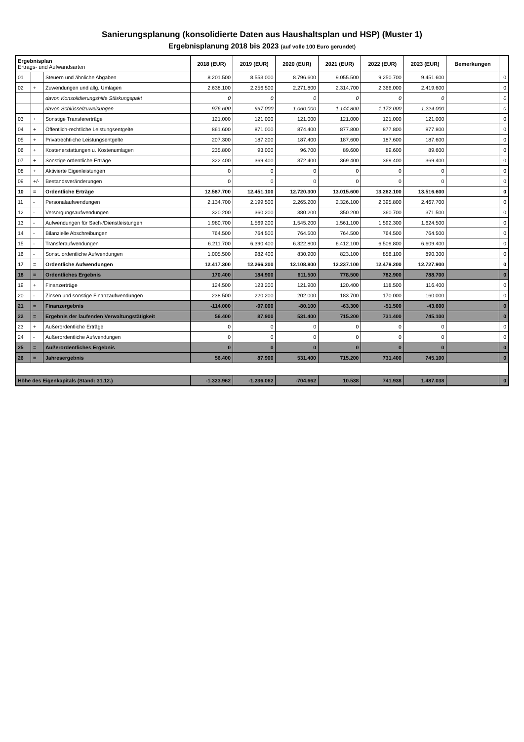Sanierungsplanung (konsolidierte Daten aus Haushaltsplan und HSP) (Muster 1)
Ergebnisplanung 2018 bis 2023 (auf volle 100 Euro gerundet)
| Ergebnisplan Ertrags- und Aufwandsarten | | | 2018 (EUR) | 2019 (EUR) | 2020 (EUR) | 2021 (EUR) | 2022 (EUR) | 2023 (EUR) | Bemerkungen | |
| --- | --- | --- | --- | --- | --- | --- | --- | --- | --- | --- |
| 01 | | Steuern und ähnliche Abgaben | 8.201.500 | 8.553.000 | 8.796.600 | 9.055.500 | 9.250.700 | 9.451.600 | | 0 |
| 02 | + | Zuwendungen und allg. Umlagen | 2.638.100 | 2.256.500 | 2.271.800 | 2.314.700 | 2.366.000 | 2.419.600 | | 0 |
| | | davon Konsolidierungshilfe Stärkungspakt | 0 | 0 | 0 | 0 | 0 | 0 | | 0 |
| | | davon Schlüsselzuweisungen | 976.600 | 997.000 | 1.060.000 | 1.144.800 | 1.172.000 | 1.224.000 | | 0 |
| 03 | + | Sonstige Transfererträge | 121.000 | 121.000 | 121.000 | 121.000 | 121.000 | 121.000 | | 0 |
| 04 | + | Öffentlich-rechtliche Leistungsentgelte | 861.600 | 871.000 | 874.400 | 877.800 | 877.800 | 877.800 | | 0 |
| 05 | + | Privatrechtliche Leistungsentgelte | 207.300 | 187.200 | 187.400 | 187.600 | 187.600 | 187.600 | | 0 |
| 06 | + | Kostenerstattungen u. Kostenumlagen | 235.800 | 93.000 | 96.700 | 89.600 | 89.600 | 89.600 | | 0 |
| 07 | + | Sonstige ordentliche Erträge | 322.400 | 369.400 | 372.400 | 369.400 | 369.400 | 369.400 | | 0 |
| 08 | + | Aktivierte Eigenleistungen | 0 | 0 | 0 | 0 | 0 | 0 | | 0 |
| 09 | +/- | Bestandsveränderungen | 0 | 0 | 0 | 0 | 0 | 0 | | 0 |
| 10 | = | Ordentliche Erträge | 12.587.700 | 12.451.100 | 12.720.300 | 13.015.600 | 13.262.100 | 13.516.600 | | 0 |
| 11 | - | Personalaufwendungen | 2.134.700 | 2.199.500 | 2.265.200 | 2.326.100 | 2.395.800 | 2.467.700 | | 0 |
| 12 | - | Versorgungsaufwendungen | 320.200 | 360.200 | 380.200 | 350.200 | 360.700 | 371.500 | | 0 |
| 13 | - | Aufwendungen für Sach-/Dienstleistungen | 1.980.700 | 1.569.200 | 1.545.200 | 1.561.100 | 1.592.300 | 1.624.500 | | 0 |
| 14 | - | Bilanzielle Abschreibungen | 764.500 | 764.500 | 764.500 | 764.500 | 764.500 | 764.500 | | 0 |
| 15 | - | Transferaufwendungen | 6.211.700 | 6.390.400 | 6.322.800 | 6.412.100 | 6.509.800 | 6.609.400 | | 0 |
| 16 | - | Sonst. ordentliche Aufwendungen | 1.005.500 | 982.400 | 830.900 | 823.100 | 856.100 | 890.300 | | 0 |
| 17 | = | Ordentliche Aufwendungen | 12.417.300 | 12.266.200 | 12.108.800 | 12.237.100 | 12.479.200 | 12.727.900 | | 0 |
| 18 | = | Ordentliches Ergebnis | 170.400 | 184.900 | 611.500 | 778.500 | 782.900 | 788.700 | | 0 |
| 19 | + | Finanzerträge | 124.500 | 123.200 | 121.900 | 120.400 | 118.500 | 116.400 | | 0 |
| 20 | - | Zinsen und sonstige Finanzaufwendungen | 238.500 | 220.200 | 202.000 | 183.700 | 170.000 | 160.000 | | 0 |
| 21 | = | Finanzergebnis | -114.000 | -97.000 | -80.100 | -63.300 | -51.500 | -43.600 | | 0 |
| 22 | = | Ergebnis der laufenden Verwaltungstätigkeit | 56.400 | 87.900 | 531.400 | 715.200 | 731.400 | 745.100 | | 0 |
| 23 | + | Außerordentliche Erträge | 0 | 0 | 0 | 0 | 0 | 0 | | 0 |
| 24 | - | Außerordentliche Aufwendungen | 0 | 0 | 0 | 0 | 0 | 0 | | 0 |
| 25 | = | Außerordentliches Ergebnis | 0 | 0 | 0 | 0 | 0 | 0 | | 0 |
| 26 | = | Jahresergebnis | 56.400 | 87.900 | 531.400 | 715.200 | 731.400 | 745.100 | | 0 |
| Höhe des Eigenkapitals (Stand: 31.12.) | | | -1.323.962 | -1.236.062 | -704.662 | 10.538 | 741.938 | 1.487.038 | | 0 |